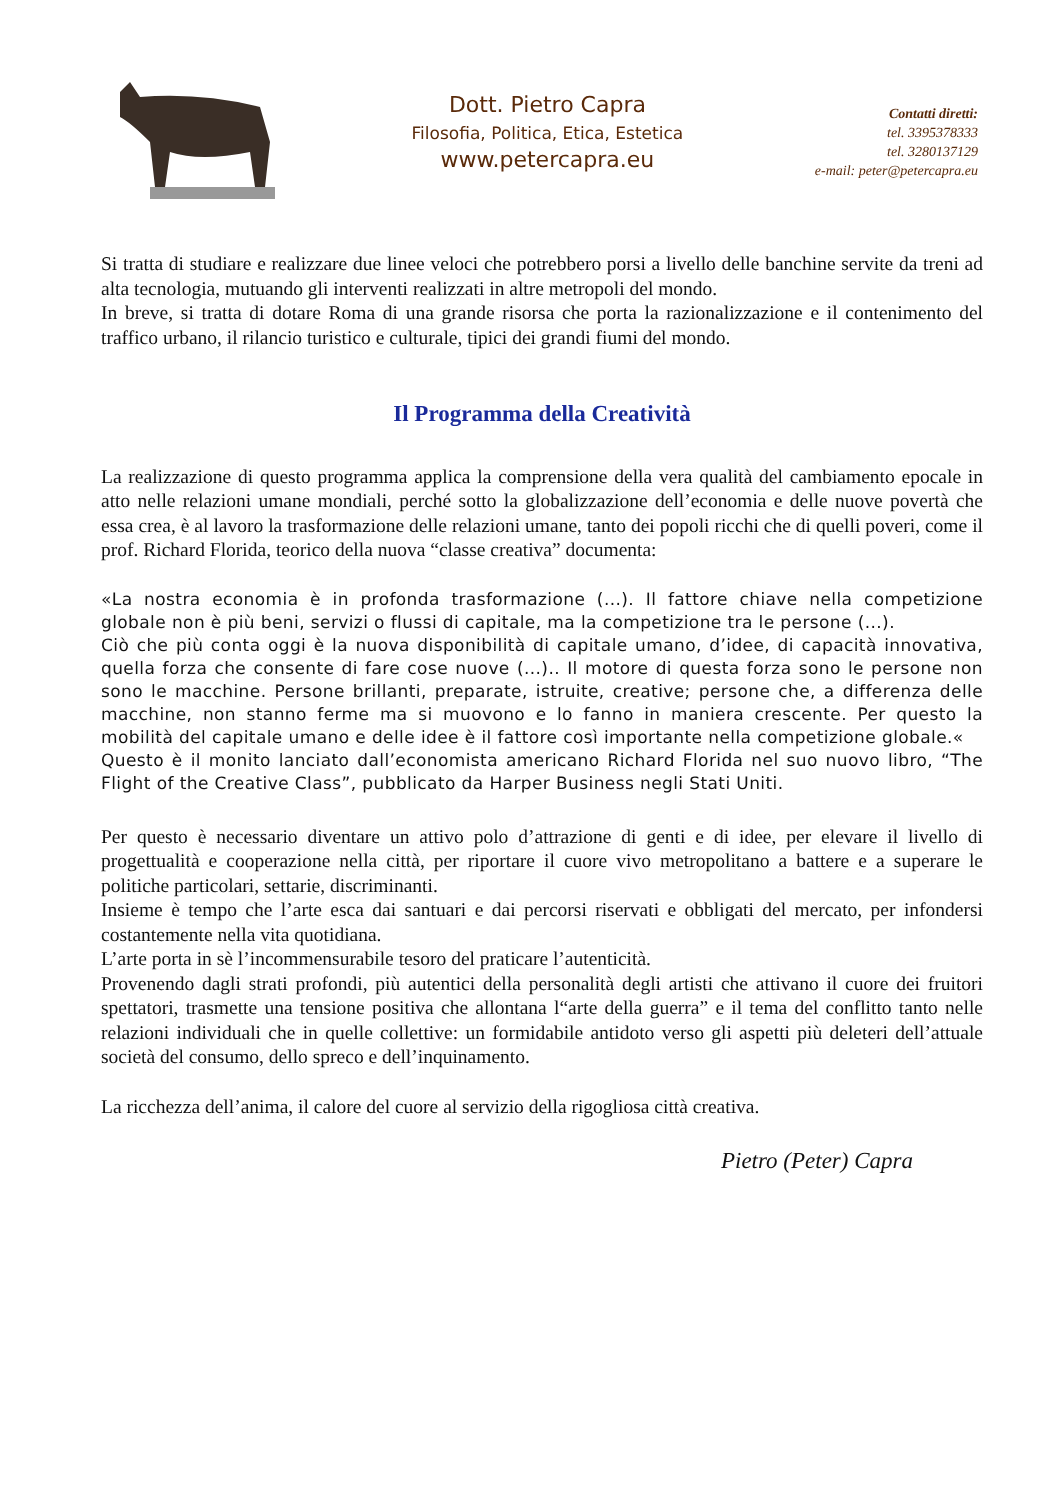Dott. Pietro Capra
Filosofia, Politica, Etica, Estetica
www.petercapra.eu
Contatti diretti:
tel. 3395378333
tel. 3280137129
e-mail: peter@petercapra.eu
Si tratta di studiare e realizzare due linee veloci che potrebbero porsi a livello delle banchine servite da treni ad alta tecnologia, mutuando gli interventi realizzati in altre metropoli del mondo.
In breve, si tratta di dotare Roma di una grande risorsa che porta la razionalizzazione e il contenimento del traffico urbano, il rilancio turistico e culturale, tipici dei grandi fiumi del mondo.
Il Programma della Creatività
La realizzazione di questo programma applica la comprensione della vera qualità del cambiamento epocale in atto nelle relazioni umane mondiali, perché sotto la globalizzazione dell’economia e delle nuove povertà che essa crea, è al lavoro la trasformazione delle relazioni umane, tanto dei popoli ricchi che di quelli poveri, come il prof. Richard Florida, teorico della nuova “classe creativa” documenta:
«La nostra economia è in profonda trasformazione (...). Il fattore chiave nella competizione globale non è più beni, servizi o flussi di capitale, ma la competizione tra le persone (...).
Ciò che più conta oggi è la nuova disponibilità di capitale umano, d’idee, di capacità innovativa, quella forza che consente di fare cose nuove (...).. Il motore di questa forza sono le persone non sono le macchine. Persone brillanti, preparate, istruite, creative; persone che, a differenza delle macchine, non stanno ferme ma si muovono e lo fanno in maniera crescente. Per questo la mobilità del capitale umano e delle idee è il fattore così importante nella competizione globale.«
Questo è il monito lanciato dall’economista americano Richard Florida nel suo nuovo libro, “The Flight of the Creative Class”, pubblicato da Harper Business negli Stati Uniti.
Per questo è necessario diventare un attivo polo d’attrazione di genti e di idee, per elevare il livello di progettualità e cooperazione nella città, per riportare il cuore vivo metropolitano a battere e a superare le politiche particolari, settarie, discriminanti.
Insieme è tempo che l’arte esca dai santuari e dai percorsi riservati e obbligati del mercato, per infondersi costantemente nella vita quotidiana.
L’arte porta in sè l’incommensurabile tesoro del praticare l’autenticità.
Provenendo dagli strati profondi, più autentici della personalità degli artisti che attivano il cuore dei fruitori spettatori, trasmette una tensione positiva che allontana l“arte della guerra” e il tema del conflitto tanto nelle relazioni individuali che in quelle collettive: un formidabile antidoto verso gli aspetti più deleteri dell’attuale società del consumo, dello spreco e dell’inquinamento.
La ricchezza dell’anima, il calore del cuore al servizio della rigogliosa città creativa.
Pietro (Peter) Capra